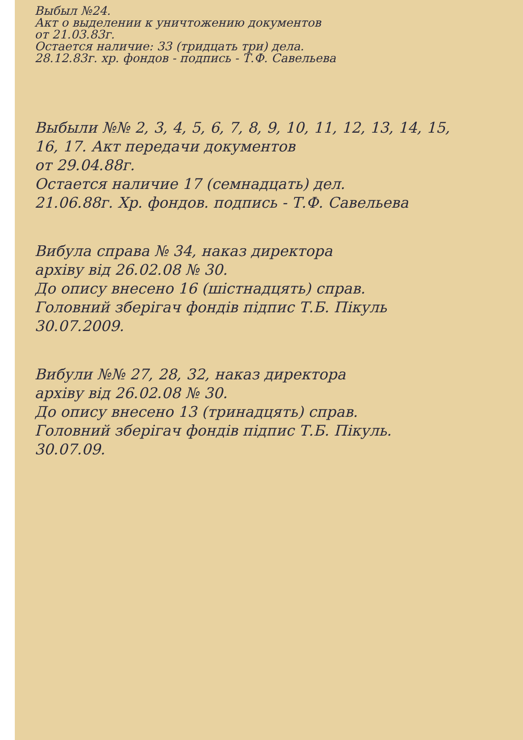Выбыл №24.
Акт о выделении к уничтожению документов
от 21.03.83г.
Остается наличие: 33 (тридцать три) дела.
28.12.83г. хр. фондов - подпись - Т.Ф. Савельева
Выбыли №№ 2, 3, 4, 5, 6, 7, 8, 9, 10, 11, 12, 13, 14, 15,
16, 17. Акт передачи документов
от 29.04.88г.
Остается наличие 17 (семнадцать) дел.
21.06.88г. Хр. фондов. подпись - Т.Ф. Савельева
Вибула справа № 34, наказ директора
архіву від 26.02.08 № 30.
До опису внесено 16 (шістнадцять) справ.
Головний зберігач фондів підпис Т.Б. Пікуль
30.07.2009.
Вибули №№ 27, 28, 32, наказ директора
архіву від 26.02.08 № 30.
До опису внесено 13 (тринадцять) справ.
Головний зберігач фондів підпис Т.Б. Пікуль.
30.07.09.